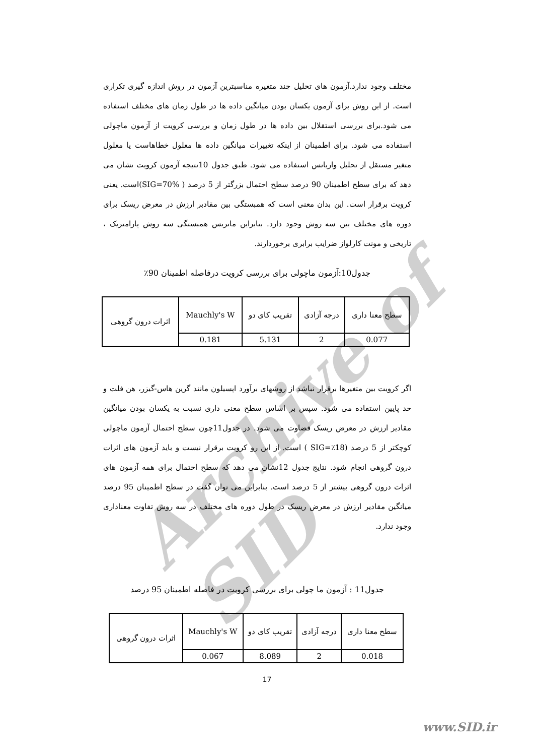Archive of SID
مختلف وجود ندارد.آزمون های تحلیل چند متغیره مناسبترین آزمون در روش اندازه گیری تکراری است. از این روش برای آزمون یکسان بودن میانگین داده ها در طول زمان های مختلف استفاده می شود.برای بررسی استقلال بین داده ها در طول زمان و بررسی کرویت از آزمون ماچولی استفاده می شود. برای اطمینان از اینکه تغییرات میانگین داده ها معلول خطاهاست یا معلول متغیر مستقل از تحلیل واریانس استفاده می شود. طبق جدول 10نتیجه آزمون کرویت نشان می دهد که برای سطح اطمینان 90 درصد سطح احتمال بزرگتر از 5 درصد ( SIG=70%)است. یعنی کرویت برقرار است. این بدان معنی است که همبستگی بین مقادبر ارزش در معرض ریسک برای دوره های مختلف بین سه روش وجود دارد. بنابراین ماتریس همبستگی سه روش پارامتریک ، تاریخی و مونت کارلواز ضرایب برابری برخوردارند.
جدول10:آزمون ماچولی برای بررسی کرویت درفاصله اطمینان 90٪
| سطح معنا داری | درجه آزادی | تقریب کای دو | Mauchly's W | اثرات درون گروهی |
| 0.077 | 2 | 5.131 | 0.181 | |
اگر کرویت بین متغیرها برقرار نباشد از روشهای برآورد اپسیلون مانند گرین هاس-گیزر، هن فلت و حد پایین استفاده می شود. سپس بر اساس سطح معنی داری نسبت به یکسان بودن میانگین مقادیر ارزش در معرض ریسک قضاوت می شود. در جدول11چون سطح احتمال آزمون ماچولی کوچکتر از 5 درصد (SIG=٪18 ) است. از این رو کرویت برقرار نیست و باید آزمون های اثرات درون گروهی انجام شود. نتایج جدول 12نشان می دهد که سطح احتمال برای همه آزمون های اثرات درون گروهی بیشتر از 5 درصد است. بنابراین می توان گفت در سطح اطمینان 95 درصد میانگین مقادیر ارزش در معرض ریسک در طول دوره های مختلف در سه روش تفاوت معناداری وجود ندارد.
جدول11 : آزمون ما چولی برای بررسی کرویت در فاصله اطمینان 95 درصد
| سطح معنا داری | درجه آزادی | تقریب کای دو | Mauchly's W | اثرات درون گروهی |
| 0.018 | 2 | 8.089 | 0.067 | |
17
www.SID.ir